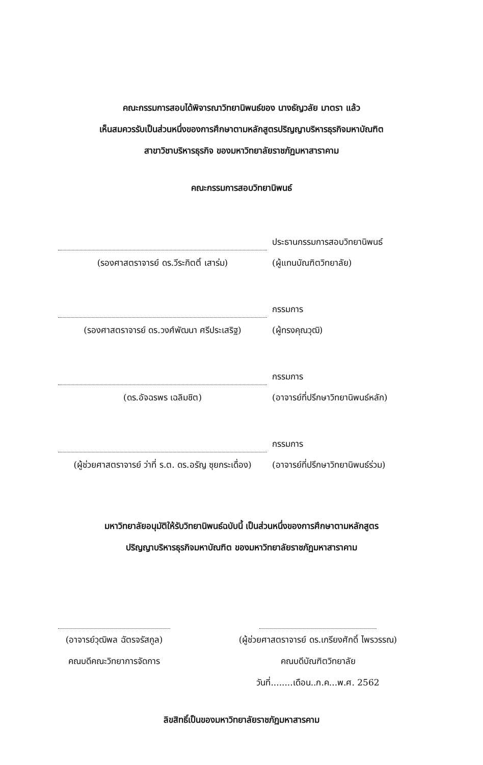คณะกรรมการสอบได้พิจารณาวิทยานิพนธ์ของ นางธัญวลัย มาตรา แล้ว
เห็นสมควรรับเป็นส่วนหนึ่งของการศึกษาตามหลักสูตรปริญญาบริหารธุรกิจมหาบัณฑิต
สาขาวิชาบริหารธุรกิจ ของมหาวิทยาลัยราชภัฏมหาสาราคาม
คณะกรรมการสอบวิทยานิพนธ์
ประธานกรรมการสอบวิทยานิพนธ์
(รองศาสตราจารย์ ดร.วีระกิตติ์ เสาร่ม) (ผู้แทนบัณฑิตวิทยาลัย)
กรรมการ
(รองศาสตราจารย์ ดร.วงศ์พัฒนา ศรีประเสริฐ)
(ผู้ทรงคุณวุฒิ)
กรรมการ
(ดร.อัจฉรพร เฉลิมชิต) (อาจารย์ที่ปรึกษาวิทยานิพนธ์หลัก)
กรรมการ
(ผู้ช่วยศาสตราจารย์ ว่าที่ ร.ต. ดร.อรัญ ซุยกระเดื่อง)
(อาจารย์ที่ปรึกษาวิทยานิพนธ์ร่วม)
มหาวิทยาลัยอนุมัติให้รับวิทยานิพนธ์ฉบับนี้ เป็นส่วนหนึ่งของการศึกษาตามหลักสูตร
ปริญญาบริหารธุรกิจมหาบัณฑิต ของมหาวิทยาลัยราชภัฏมหาสาราคาม
(อาจารย์วุฒิพล ฉัตรจรัสกูล)
คณบดีคณะวิทยาการจัดการ
(ผู้ช่วยศาสตราจารย์ ดร.เกรียงศักดิ์ ไพรวรรณ)
คณบดีบัณฑิตวิทยาลัย
วันที่........เดือน..ก.ค...พ.ศ. 2562
ลิขสิทธิ์เป็นของมหาวิทยาลัยราชภัฏมหาสารคาม